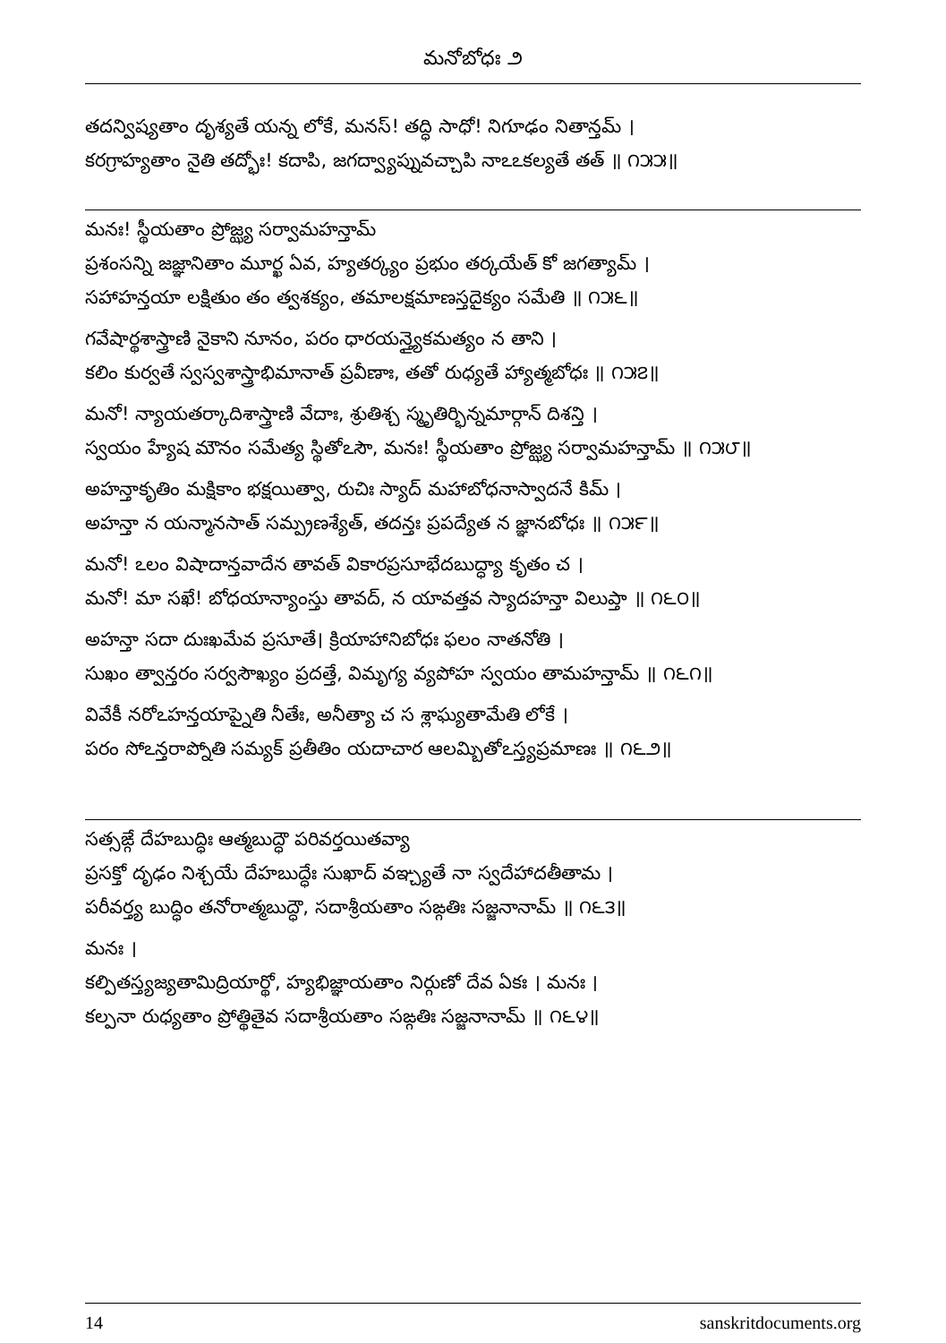మనోబోధః ౨
తదన్విష్యతాం దృశ్యతే యన్న లోకే, మనస్! తద్ధి సాధో! నిగూఢం నితాన్తమ్ ।
కరగ్రాహ్యతాం నైతి తద్భోః! కదాపి, జగద్వ్యాప్నువచ్చాపి నాఽఽకల్యతే తత్ ॥ ౧౫౫॥
మనః! స్థీయతాం ప్రోజ్ఝ్య సర్వామహన్తామ్
ప్రశంసన్ని జజ్ఞానితాం మూర్ఖ ఏవ, హ్యతర్క్యం ప్రభుం తర్కయేత్ కో జగత్యామ్ ।
సహాహన్తయా లక్షితుం తం త్వశక్యం, తమాలక్షమాణస్తదైక్యం సమేతి ॥ ౧౫౬॥
గవేషార్థశాస్త్రాణి నైకాని నూనం, పరం ధారయన్త్యైకమత్యం న తాని ।
కలిం కుర్వతే స్వస్వశాస్త్రాభిమానాత్ ప్రవీణాః, తతో రుధ్యతే హ్యాత్మబోధః ॥ ౧౫౭॥
మనో! న్యాయతర్కాదిశాస్త్రాణి వేదాః, శ్రుతిశ్చ స్మృతిర్భిన్నమార్గాన్ దిశన్తి ।
స్వయం హ్యేష మౌనం సమేత్య స్థితోఽసౌ, మనః! స్థీయతాం ప్రోజ్ఝ్య సర్వామహన్తామ్ ॥ ౧౫౮॥
అహన్తాకృతిం మక్షికాం భక్షయిత్వా, రుచిః స్యాద్ మహాబోధనాస్వాదనే కిమ్ ।
అహన్తా న యన్మానసాత్ సమ్ప్రణశ్యేత్, తదన్తః ప్రపద్యేత న జ్ఞానబోధః ॥ ౧౫౯॥
మనో! ఽలం విషాదాన్తవాదేన తావత్ వికారప్రసూభేదబుద్ధ్యా కృతం చ ।
మనో! మా సఖే! బోధయాన్యాంస్తు తావద్, న యావత్తవ స్యాదహన్తా విలుప్తా ॥ ౧౬౦॥
అహన్తా సదా దుఃఖమేవ ప్రసూతే। క్రియాహానిబోధః ఫలం నాతనోతి ।
సుఖం త్వాన్తరం సర్వసౌఖ్యం ప్రదత్తే, విమృగ్య వ్యపోహ స్వయం తామహన్తామ్ ॥ ౧౬౧॥
వివేకీ నరోఽహన్తయాప్నైతి నీతేః, అనీత్యా చ స శ్లాఘ్యతామేతి లోకే ।
పరం సోఽన్తరాప్నోతి సమ్యక్ ప్రతీతిం యదాచార ఆలమ్బితోఽస్త్యప్రమాణః ॥ ౧౬౨॥
సత్సఙ్గే దేహబుద్ధిః ఆత్మబుద్ధౌ పరివర్తయితవ్యా
ప్రసక్తో దృఢం నిశ్చయే దేహబుద్ధేః సుఖాద్ వఞ్చ్యతే నా స్వదేహాదతీతామ ।
పరీవర్త్య బుద్ధిం తనోరాత్మబుద్ధౌ, సదాశ్రీయతాం సఙ్గతిః సజ్జనానామ్ ॥ ౧౬౩॥
మనః ।
కల్పితస్త్యజ్యతామిద్రియార్థో, హ్యభిజ్ఞాయతాం నిర్గుణో దేవ ఏకః । మనః ।
కల్పనా రుధ్యతాం ప్రోత్థితైవ సదాశ్రీయతాం సఙ్గతిః సజ్జనానామ్ ॥ ౧౬౪॥
14 sanskritdocuments.org